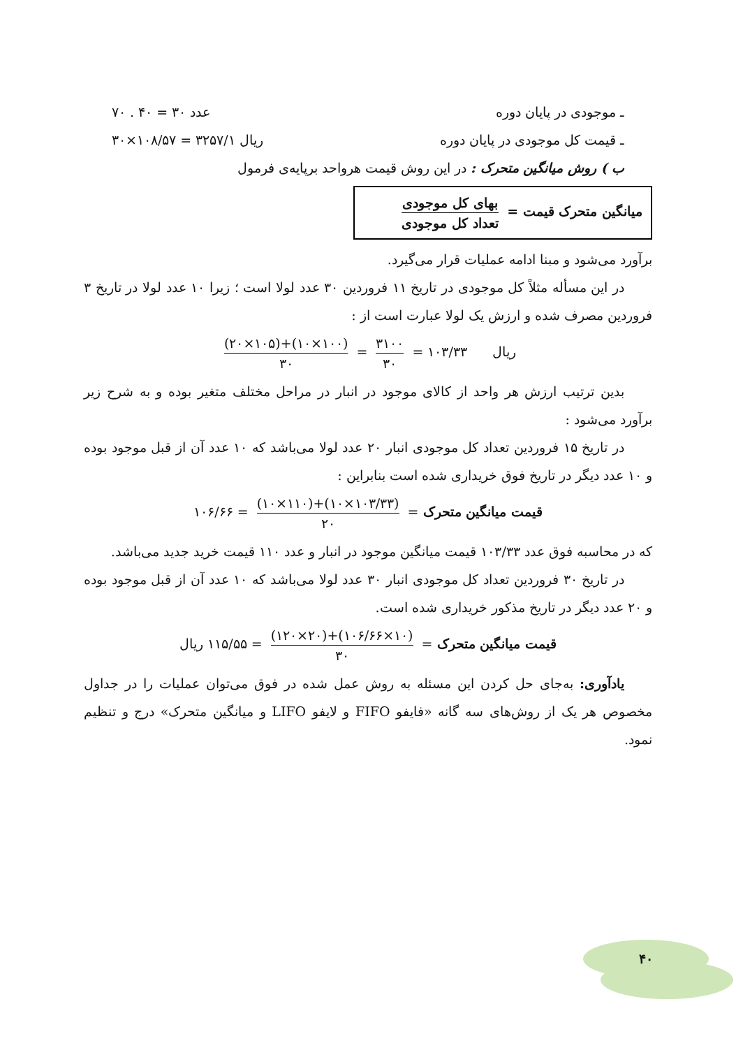ـ موجودی در پایان دوره عدد ۳۰ = ۴۰ . ۷۰
ـ قیمت کل موجودی در پایان دوره ریال ۳۲۵۷/۱ = ۱۰۸/۵۷×۳۰
ب ) روش میانگین متحرک : در این روش قیمت هرواحد برپایه‌ی فرمول
میانگین متحرک قیمت = بهای کل موجودی تعداد کل موجودی
برآورد می‌شود و مبنا ادامه عملیات قرار می‌گیرد.
در این مسأله مثلاً کل موجودی در تاریخ ۱۱ فروردین ۳۰ عدد لولا است ؛ زیرا ۱۰ عدد لولا در تاریخ ۳ فروردین مصرف شده و ارزش یک لولا عبارت است از :
ریال ۱۰۳/۳۳ = ۳۱۰۰ ۳۰ = (۱۰۰×۱۰)+(۱۰۵×۲۰) ۳۰
بدین ترتیب ارزش هر واحد از کالای موجود در انبار در مراحل مختلف متغیر بوده و به شرح زیر برآورد می‌شود :
در تاریخ ۱۵ فروردین تعداد کل موجودی انبار ۲۰ عدد لولا می‌باشد که ۱۰ عدد آن از قبل موجود بوده و ۱۰ عدد دیگر در تاریخ فوق خریداری شده است بنابراین :
قیمت میانگین متحرک = (۱۰۳/۳۳×۱۰)+(۱۱۰×۱۰) ۲۰ = ۱۰۶/۶۶
که در محاسبه فوق عدد ۱۰۳/۳۳ قیمت میانگین موجود در انبار و عدد ۱۱۰ قیمت خرید جدید می‌باشد.
در تاریخ ۳۰ فروردین تعداد کل موجودی انبار ۳۰ عدد لولا می‌باشد که ۱۰ عدد آن از قبل موجود بوده و ۲۰ عدد دیگر در تاریخ مذکور خریداری شده است.
قیمت میانگین متحرک = (۱۰×۱۰۶/۶۶)+(۲۰×۱۲۰) ۳۰ = ۱۱۵/۵۵ ریال
یادآوری: به‌جای حل کردن این مسئله به روش عمل شده در فوق می‌توان عملیات را در جداول مخصوص هر یک از روش‌های سه گانه «فایفو FIFO و لایفو LIFO و میانگین متحرک» درج و تنظیم نمود.
۴۰